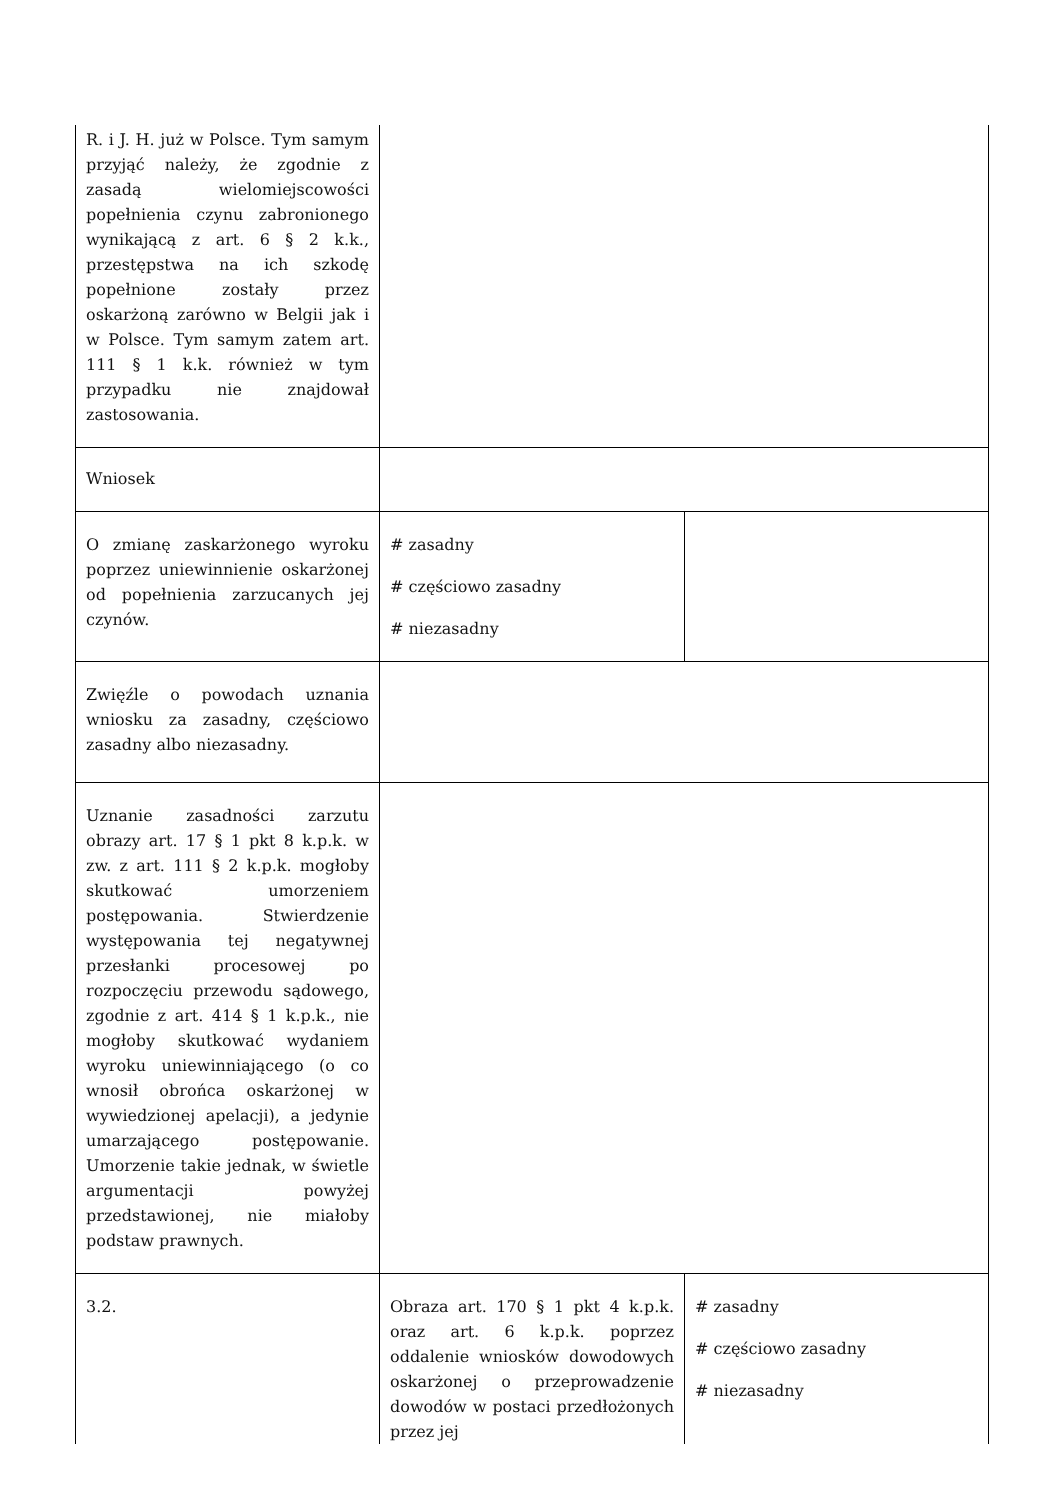| R. i J. H. już w Polsce. Tym samym przyjąć należy, że zgodnie z zasadą wielomiejscowości popełnienia czynu zabronionego wynikającą z art. 6 § 2 k.k., przestępstwa na ich szkodę popełnione zostały przez oskarżoną zarówno w Belgii jak i w Polsce. Tym samym zatem art. 111 § 1 k.k. również w tym przypadku nie znajdował zastosowania. | | |
| Wniosek | | |
| O zmianę zaskarżonego wyroku poprzez uniewinnienie oskarżonej od popełnienia zarzucanych jej czynów. | # zasadny # częściowo zasadny # niezasadny | |
| Zwięźle o powodach uznania wniosku za zasadny, częściowo zasadny albo niezasadny. | | |
| Uznanie zasadności zarzutu obrazy art. 17 § 1 pkt 8 k.p.k. w zw. z art. 111 § 2 k.p.k. mogłoby skutkować umorzeniem postępowania. Stwierdzenie występowania tej negatywnej przesłanki procesowej po rozpoczęciu przewodu sądowego, zgodnie z art. 414 § 1 k.p.k., nie mogłoby skutkować wydaniem wyroku uniewinniającego (o co wnosił obrońca oskarżonej w wywiedzionej apelacji), a jedynie umarzającego postępowanie. Umorzenie takie jednak, w świetle argumentacji powyżej przedstawionej, nie miałoby podstaw prawnych. | | |
| 3.2. | Obraza art. 170 § 1 pkt 4 k.p.k. oraz art. 6 k.p.k. poprzez oddalenie wniosków dowodowych oskarżonej o przeprowadzenie dowodów w postaci przedłożonych przez jej | # zasadny # częściowo zasadny # niezasadny |